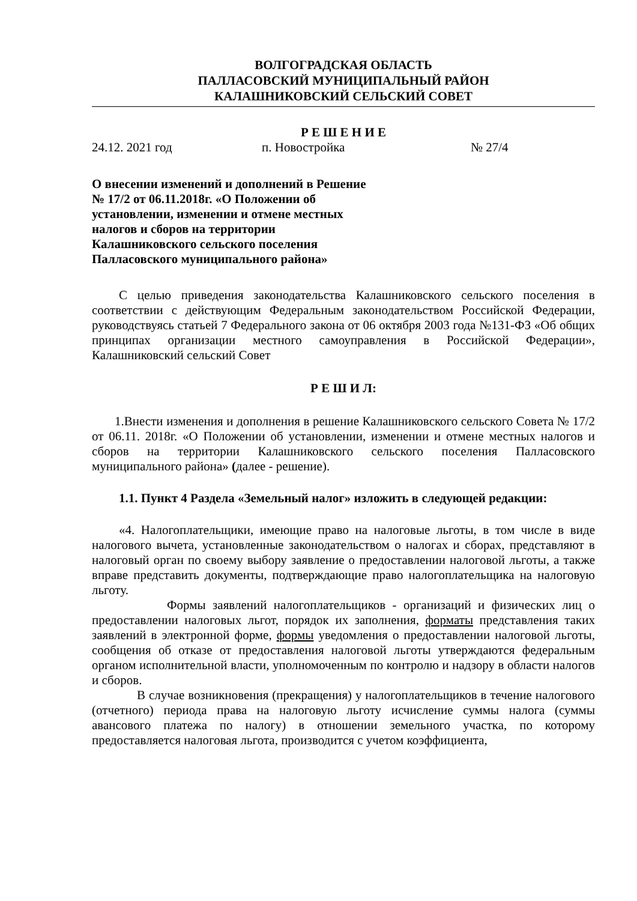ВОЛГОГРАДСКАЯ ОБЛАСТЬ
ПАЛЛАСОВСКИЙ МУНИЦИПАЛЬНЫЙ РАЙОН
КАЛАШНИКОВСКИЙ СЕЛЬСКИЙ СОВЕТ
Р Е Ш Е Н И Е
24.12. 2021 год п. Новостройка № 27/4
О внесении изменений и дополнений в Решение № 17/2 от 06.11.2018г. «О Положении об установлении, изменении и отмене местных налогов и сборов на территории Калашниковского сельского поселения Палласовского муниципального района»
С целью приведения законодательства Калашниковского сельского поселения в соответствии с действующим Федеральным законодательством Российской Федерации, руководствуясь статьей 7 Федерального закона от 06 октября 2003 года №131-ФЗ «Об общих принципах организации местного самоуправления в Российской Федерации», Калашниковский сельский Совет
Р Е Ш И Л:
1.Внести изменения и дополнения в решение Калашниковского сельского Совета № 17/2 от 06.11. 2018г. «О Положении об установлении, изменении и отмене местных налогов и сборов на территории Калашниковского сельского поселения Палласовского муниципального района» (далее - решение).
1.1. Пункт 4 Раздела «Земельный налог» изложить в следующей редакции:
«4. Налогоплательщики, имеющие право на налоговые льготы, в том числе в виде налогового вычета, установленные законодательством о налогах и сборах, представляют в налоговый орган по своему выбору заявление о предоставлении налоговой льготы, а также вправе представить документы, подтверждающие право налогоплательщика на налоговую льготу.
Формы заявлений налогоплательщиков - организаций и физических лиц о предоставлении налоговых льгот, порядок их заполнения, форматы представления таких заявлений в электронной форме, формы уведомления о предоставлении налоговой льготы, сообщения об отказе от предоставления налоговой льготы утверждаются федеральным органом исполнительной власти, уполномоченным по контролю и надзору в области налогов и сборов.
В случае возникновения (прекращения) у налогоплательщиков в течение налогового (отчетного) периода права на налоговую льготу исчисление суммы налога (суммы авансового платежа по налогу) в отношении земельного участка, по которому предоставляется налоговая льгота, производится с учетом коэффициента,